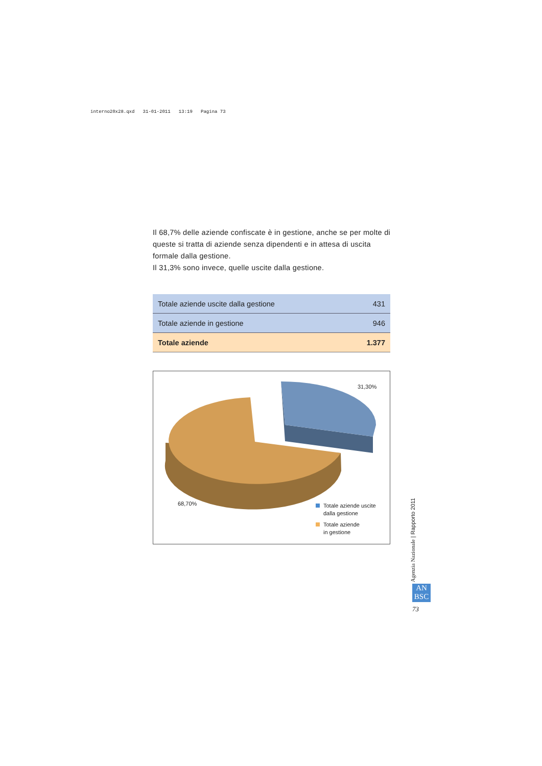interno20x28.qxd 31-01-2011 13:19 Pagina 73
Il 68,7% delle aziende confiscate è in gestione, anche se per molte di queste si tratta di aziende senza dipendenti e in attesa di uscita formale dalla gestione.
Il 31,3% sono invece, quelle uscite dalla gestione.
| Totale aziende uscite dalla gestione | 431 |
| Totale aziende in gestione | 946 |
| Totale aziende | 1.377 |
31,30%
68,70%
Totale aziende uscite
dalla gestione
Totale aziende
in gestione
Agenzia Nazionale | Rapporto 2011
AN
BSC
73